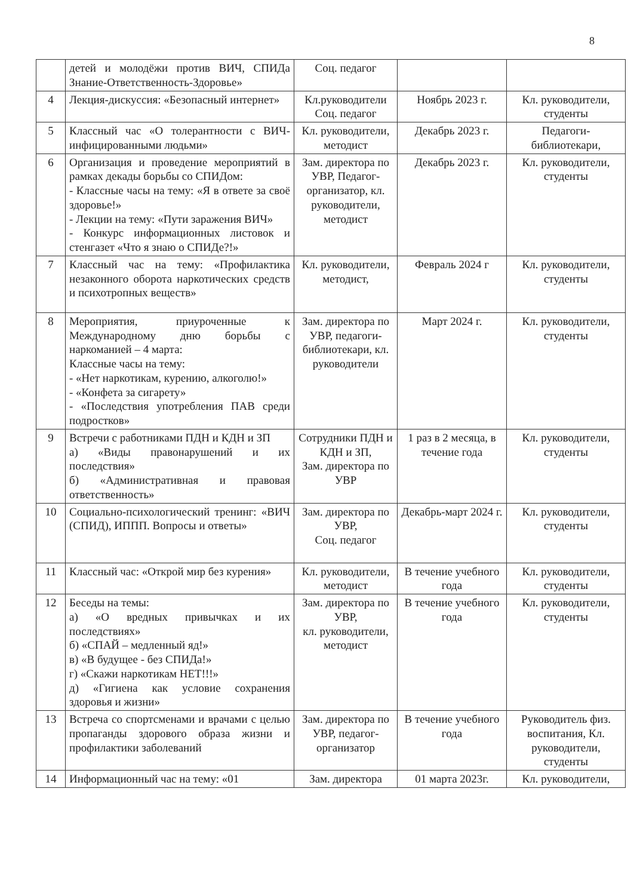8
| | детей и молодёжи против ВИЧ, СПИДа Знание-Ответственность-Здоровье» | Соц. педагог | | |
| 4 | Лекция-дискуссия: «Безопасный интернет» | Кл.руководители Соц. педагог | Ноябрь 2023 г. | Кл. руководители, студенты |
| 5 | Классный час «О толерантности с ВИЧ-инфицированными людьми» | Кл. руководители, методист | Декабрь 2023 г. | Педагоги-библиотекари, |
| 6 | Организация и проведение мероприятий в рамках декады борьбы со СПИДом: - Классные часы на тему: «Я в ответе за своё здоровье!» - Лекции на тему: «Пути заражения ВИЧ» - Конкурс информационных листовок и стенгазет «Что я знаю о СПИДе?!» | Зам. директора по УВР, Педагог-организатор, кл. руководители, методист | Декабрь 2023 г. | Кл. руководители, студенты |
| 7 | Классный час на тему: «Профилактика незаконного оборота наркотических средств и психотропных веществ» | Кл. руководители, методист, | Февраль 2024 г | Кл. руководители, студенты |
| 8 | Мероприятия, приуроченные к Международному дню борьбы с наркоманией – 4 марта: Классные часы на тему: - «Нет наркотикам, курению, алкоголю!» - «Конфета за сигарету» - «Последствия употребления ПАВ среди подростков» | Зам. директора по УВР, педагоги-библиотекари, кл. руководители | Март 2024 г. | Кл. руководители, студенты |
| 9 | Встречи с работниками ПДН и КДН и ЗП а) «Виды правонарушений и их последствия» б) «Административная и правовая ответственность» | Сотрудники ПДН и КДН и ЗП, Зам. директора по УВР | 1 раз в 2 месяца, в течение года | Кл. руководители, студенты |
| 10 | Социально-психологический тренинг: «ВИЧ (СПИД), ИППП. Вопросы и ответы» | Зам. директора по УВР, Соц. педагог | Декабрь-март 2024 г. | Кл. руководители, студенты |
| 11 | Классный час: «Открой мир без курения» | Кл. руководители, методист | В течение учебного года | Кл. руководители, студенты |
| 12 | Беседы на темы: а) «О вредных привычках и их последствиях» б) «СПАЙ – медленный яд!» в) «В будущее - без СПИДа!» г) «Скажи наркотикам НЕТ!!!» д) «Гигиена как условие сохранения здоровья и жизни» | Зам. директора по УВР, кл. руководители, методист | В течение учебного года | Кл. руководители, студенты |
| 13 | Встреча со спортсменами и врачами с целью пропаганды здорового образа жизни и профилактики заболеваний | Зам. директора по УВР, педагог-организатор | В течение учебного года | Руководитель физ. воспитания, Кл. руководители, студенты |
| 14 | Информационный час на тему: «01 | Зам. директора | 01 марта 2023г. | Кл. руководители, |